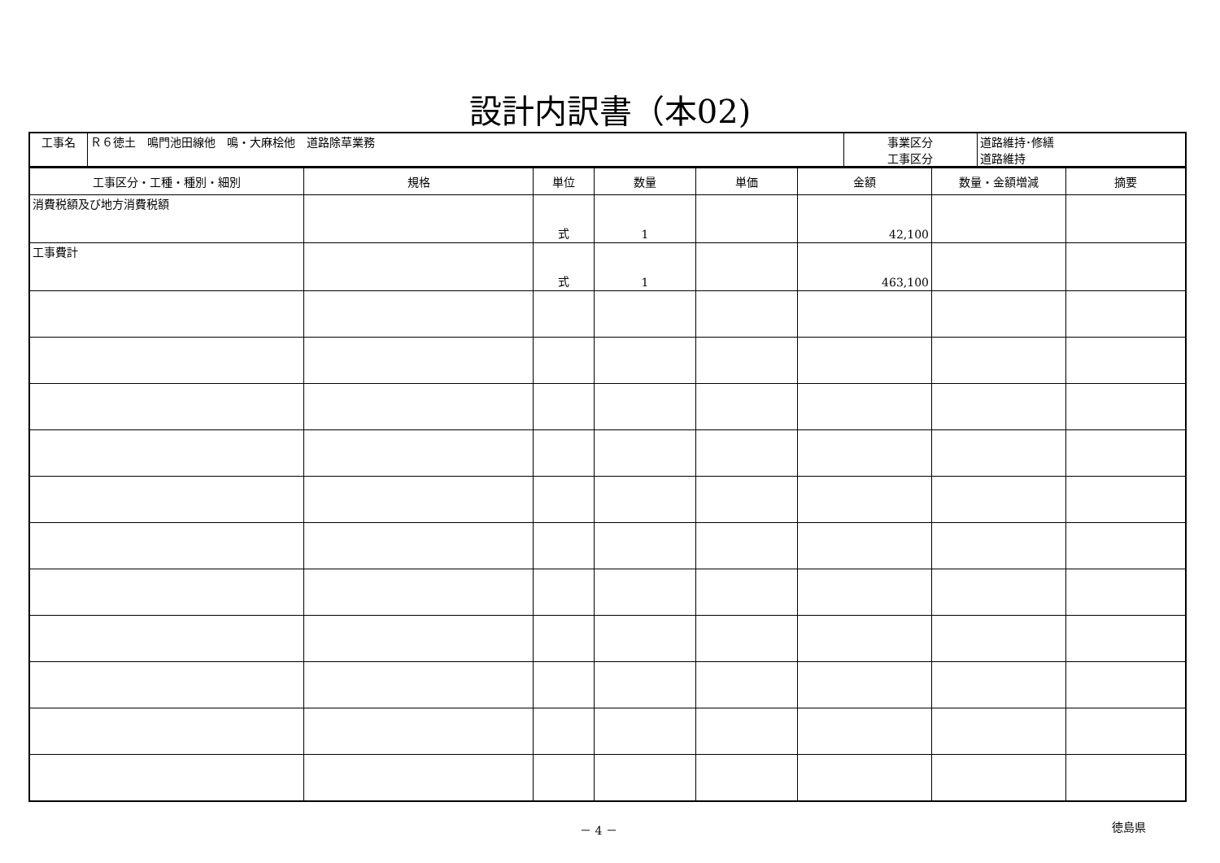設計内訳書（本02)
| 工事名 | Ｒ６徳土 鳴門池田線他 鳴・大麻桧他 道路除草業務 | 事業区分 工事区分 | 道路維持･修繕 道路維持 |
| 工事区分・工種・種別・細別 | 規格 | 単位 | 数量 | 単価 | 金額 | 数量・金額増減 | 摘要 |
| --- | --- | --- | --- | --- | --- | --- | --- |
| 消費税額及び地方消費税額 | | 式 | 1 | | 42,100 | | |
| 工事費計 | | 式 | 1 | | 463,100 | | |
－ 4 － 徳島県